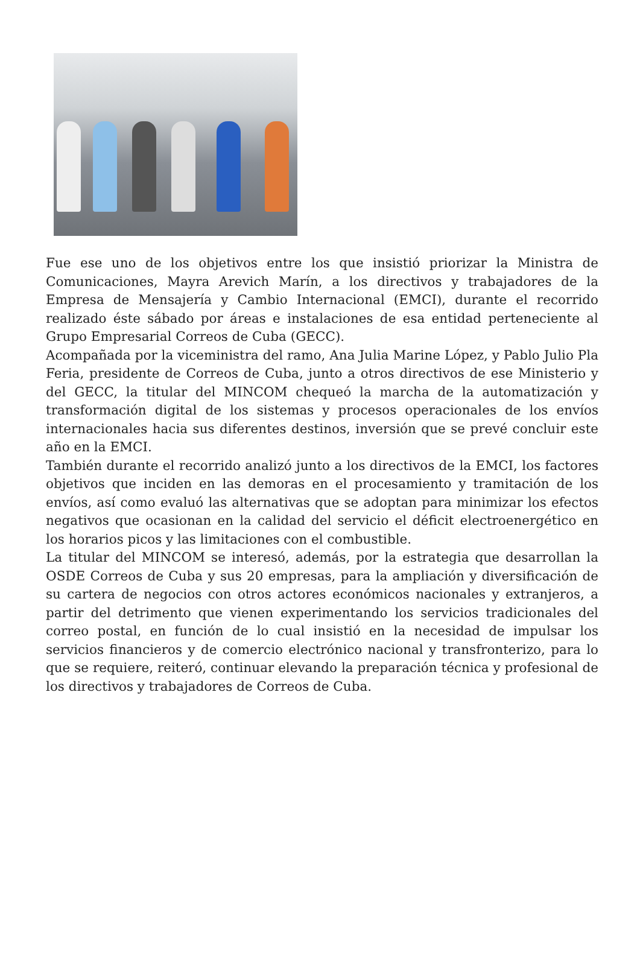Fue ese uno de los objetivos entre los que insistió priorizar la Ministra de Comunicaciones, Mayra Arevich Marín, a los directivos y trabajadores de la Empresa de Mensajería y Cambio Internacional (EMCI), durante el recorrido realizado éste sábado por áreas e instalaciones de esa entidad perteneciente al Grupo Empresarial Correos de Cuba (GECC).
Acompañada por la viceministra del ramo, Ana Julia Marine López, y Pablo Julio Pla Feria, presidente de Correos de Cuba, junto a otros directivos de ese Ministerio y del GECC, la titular del MINCOM chequeó la marcha de la automatización y transformación digital de los sistemas y procesos operacionales de los envíos internacionales hacia sus diferentes destinos, inversión que se prevé concluir este año en la EMCI.
También durante el recorrido analizó junto a los directivos de la EMCI, los factores objetivos que inciden en las demoras en el procesamiento y tramitación de los envíos, así como evaluó las alternativas que se adoptan para minimizar los efectos negativos que ocasionan en la calidad del servicio el déficit electroenergético en los horarios picos y las limitaciones con el combustible.
La titular del MINCOM se interesó, además, por la estrategia que desarrollan la OSDE Correos de Cuba y sus 20 empresas, para la ampliación y diversificación de su cartera de negocios con otros actores económicos nacionales y extranjeros, a partir del detrimento que vienen experimentando los servicios tradicionales del correo postal, en función de lo cual insistió en la necesidad de impulsar los servicios financieros y de comercio electrónico nacional y transfronterizo, para lo que se requiere, reiteró, continuar elevando la preparación técnica y profesional de los directivos y trabajadores de Correos de Cuba.